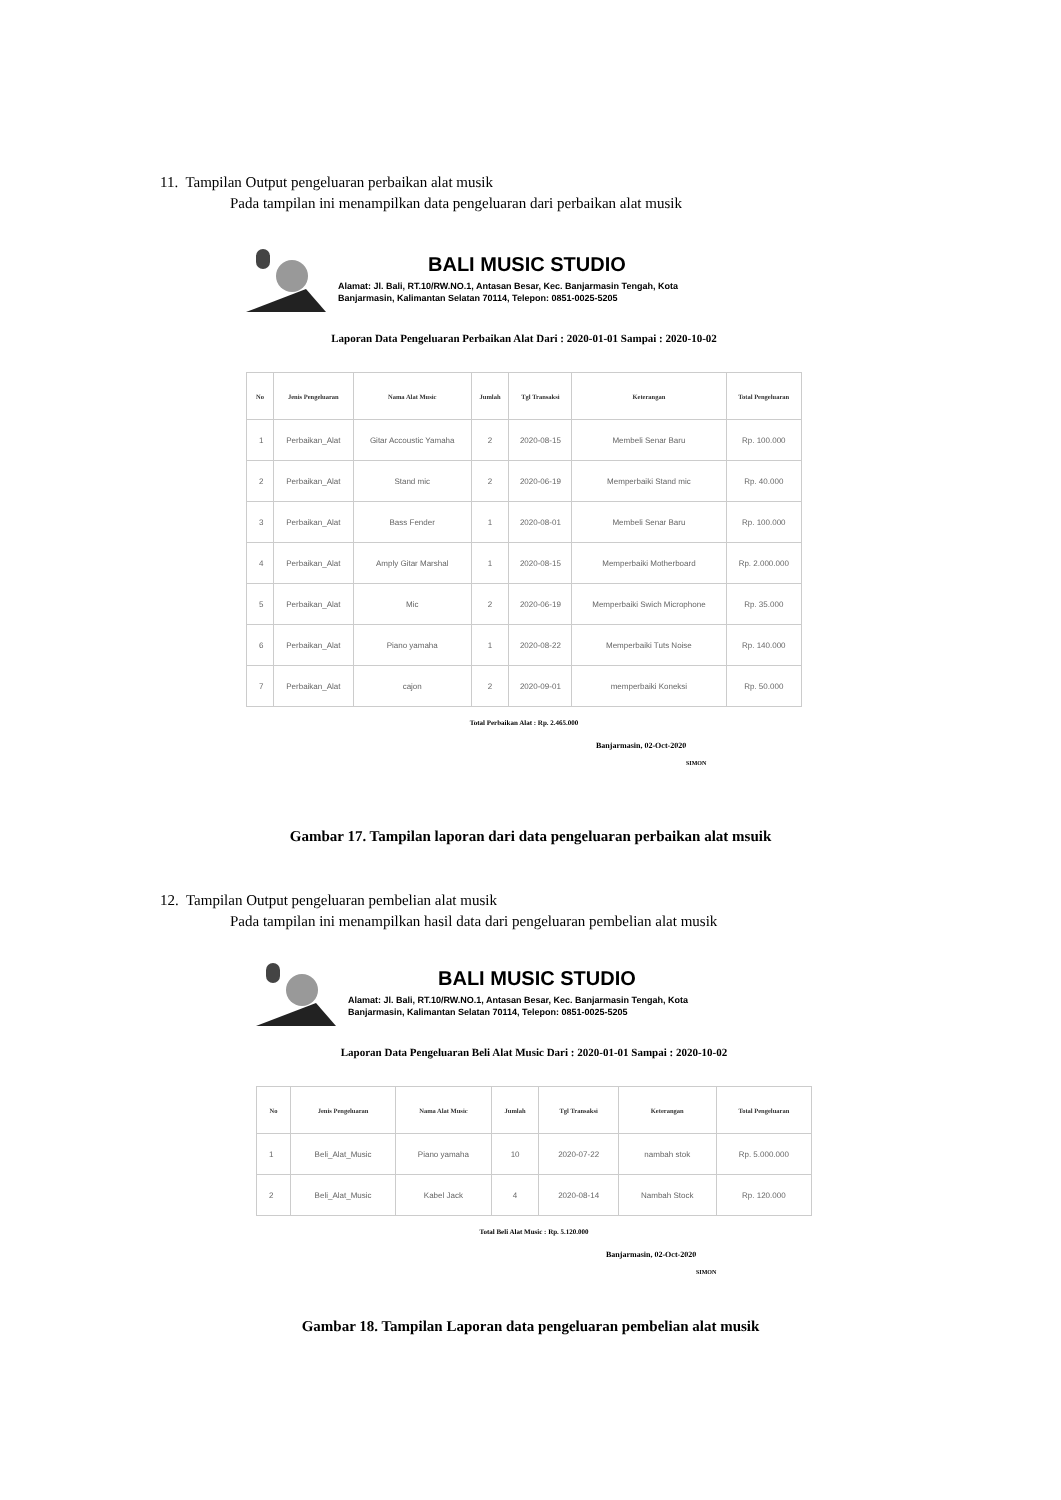11. Tampilan Output pengeluaran perbaikan alat musik
Pada tampilan ini menampilkan data pengeluaran dari perbaikan alat musik
BALI MUSIC STUDIO
Alamat: Jl. Bali, RT.10/RW.NO.1, Antasan Besar, Kec. Banjarmasin Tengah, Kota
Banjarmasin, Kalimantan Selatan 70114, Telepon: 0851-0025-5205
Laporan Data Pengeluaran Perbaikan Alat Dari : 2020-01-01 Sampai : 2020-10-02
| No | Jenis Pengeluaran | Nama Alat Music | Jumlah | Tgl Transaksi | Keterangan | Total Pengeluaran |
| --- | --- | --- | --- | --- | --- | --- |
| 1 | Perbaikan_Alat | Gitar Accoustic Yamaha | 2 | 2020-08-15 | Membeli Senar Baru | Rp. 100.000 |
| 2 | Perbaikan_Alat | Stand mic | 2 | 2020-06-19 | Memperbaiki Stand mic | Rp. 40.000 |
| 3 | Perbaikan_Alat | Bass Fender | 1 | 2020-08-01 | Membeli Senar Baru | Rp. 100.000 |
| 4 | Perbaikan_Alat | Amply Gitar Marshal | 1 | 2020-08-15 | Memperbaiki Motherboard | Rp. 2.000.000 |
| 5 | Perbaikan_Alat | Mic | 2 | 2020-06-19 | Memperbaiki Swich Microphone | Rp. 35.000 |
| 6 | Perbaikan_Alat | Piano yamaha | 1 | 2020-08-22 | Memperbaiki Tuts Noise | Rp. 140.000 |
| 7 | Perbaikan_Alat | cajon | 2 | 2020-09-01 | memperbaiki Koneksi | Rp. 50.000 |
Total Perbaikan Alat : Rp. 2.465.000
Banjarmasin, 02-Oct-2020
SIMON
Gambar 17. Tampilan laporan dari data pengeluaran perbaikan alat msuik
12. Tampilan Output pengeluaran pembelian alat musik
Pada tampilan ini menampilkan hasil data dari pengeluaran pembelian alat musik
BALI MUSIC STUDIO
Alamat: Jl. Bali, RT.10/RW.NO.1, Antasan Besar, Kec. Banjarmasin Tengah, Kota
Banjarmasin, Kalimantan Selatan 70114, Telepon: 0851-0025-5205
Laporan Data Pengeluaran Beli Alat Music Dari : 2020-01-01 Sampai : 2020-10-02
| No | Jenis Pengeluaran | Nama Alat Music | Jumlah | Tgl Transaksi | Keterangan | Total Pengeluaran |
| --- | --- | --- | --- | --- | --- | --- |
| 1 | Beli_Alat_Music | Piano yamaha | 10 | 2020-07-22 | nambah stok | Rp. 5.000.000 |
| 2 | Beli_Alat_Music | Kabel Jack | 4 | 2020-08-14 | Nambah Stock | Rp. 120.000 |
Total Beli Alat Music : Rp. 5.120.000
Banjarmasin, 02-Oct-2020
SIMON
Gambar 18. Tampilan Laporan data pengeluaran pembelian alat musik